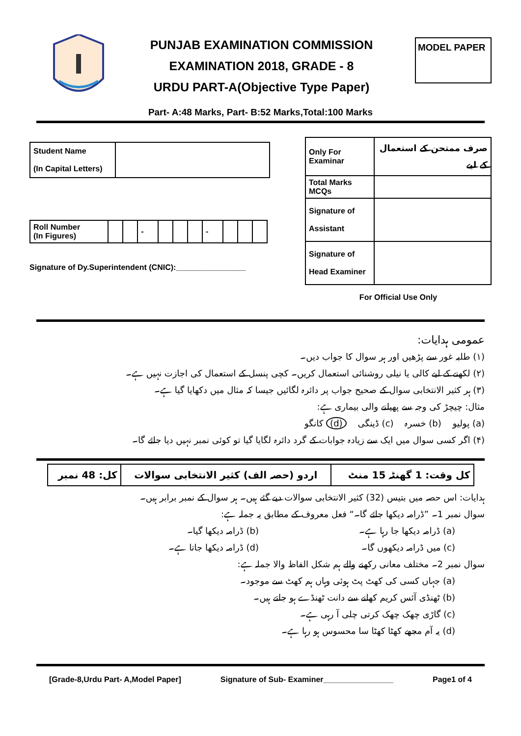PUNJAB EXAMINATION COMMISSION
EXAMINATION 2018, GRADE - 8
URDU PART-A(Objective Type Paper)
MODEL PAPER
Part- A:48 Marks, Part- B:52 Marks,Total:100 Marks
| Student Name (In Capital Letters) | |
| Roll Number (In Figures) | | | - | | | | - | | | |
Signature of Dy.Superintendent (CNIC):________________
| Only For Examinar | صرف ممتحن کے استعمال کے لیے |
| Total Marks MCQs | |
| Signature of Assistant | |
| Signature of Head Examiner | |
For Official Use Only
عمومی ہدایات:
(۱) طلبہ غور سے پڑھیں اور ہر سوال کا جواب دیں۔
(۲) لکھنے کے لیے کالی یا نیلی روشنائی استعمال کریں۔ کچی پنسل کے استعمال کی اجازت نہیں ہے۔
(۳) ہر کثیر الانتخابی سوال کے صحیح جواب پر دائرہ لگائیں جیسا کہ مثال میں دکھایا گیا ہے۔
مثال: چیچڑ کی وجہ سے پھیلنے والی بیماری ہے:
(a) پولیو (b) خسرہ (c) ڈینگی (d) کانگو
(۴) اگر کسی سوال میں ایک سے زیادہ جوابات کے گرد دائرہ لگایا گیا تو کوئی نمبر نہیں دیا جائے گا۔
| کل وقت: 1 گھنٹہ 15 منٹ | اردو (حصہ الف) کثیر الانتخابی سوالات | کل: 48 نمبر |
ہدایات: اس حصہ میں بتیس (32) کثیر الانتخابی سوالات دیے گئے ہیں۔ ہر سوال کے نمبر برابر ہیں۔
سوال نمبر 1۔ ”ڈرامہ دیکھا جائے گا۔“ فعل معروف کے مطابق یہ جملہ ہے:
(a) ڈرامہ دیکھا جا رہا ہے۔ (b) ڈرامہ دیکھا گیا۔
(c) میں ڈرامہ دیکھوں گا۔ (d) ڈرامہ دیکھا جاتا ہے۔
سوال نمبر 2۔ مختلف معانی رکھنے والے ہم شکل الفاظ والا جملہ ہے:
(a) جہاں کسی کی کھٹ پٹ ہوئی وہاں ہم کھٹ سے موجود۔
(b) ٹھنڈی آئس کریم کھانے سے دانت ٹھنڈے ہو جاتے ہیں۔
(c) گاڑی چھک چھک کرتی چلی آ رہی ہے۔
(d) یہ آم مجھے کھٹا کھٹا سا محسوس ہو رہا ہے۔
[Grade-8,Urdu Part- A,Model Paper] Signature of Sub- Examiner________________ Page1 of 4